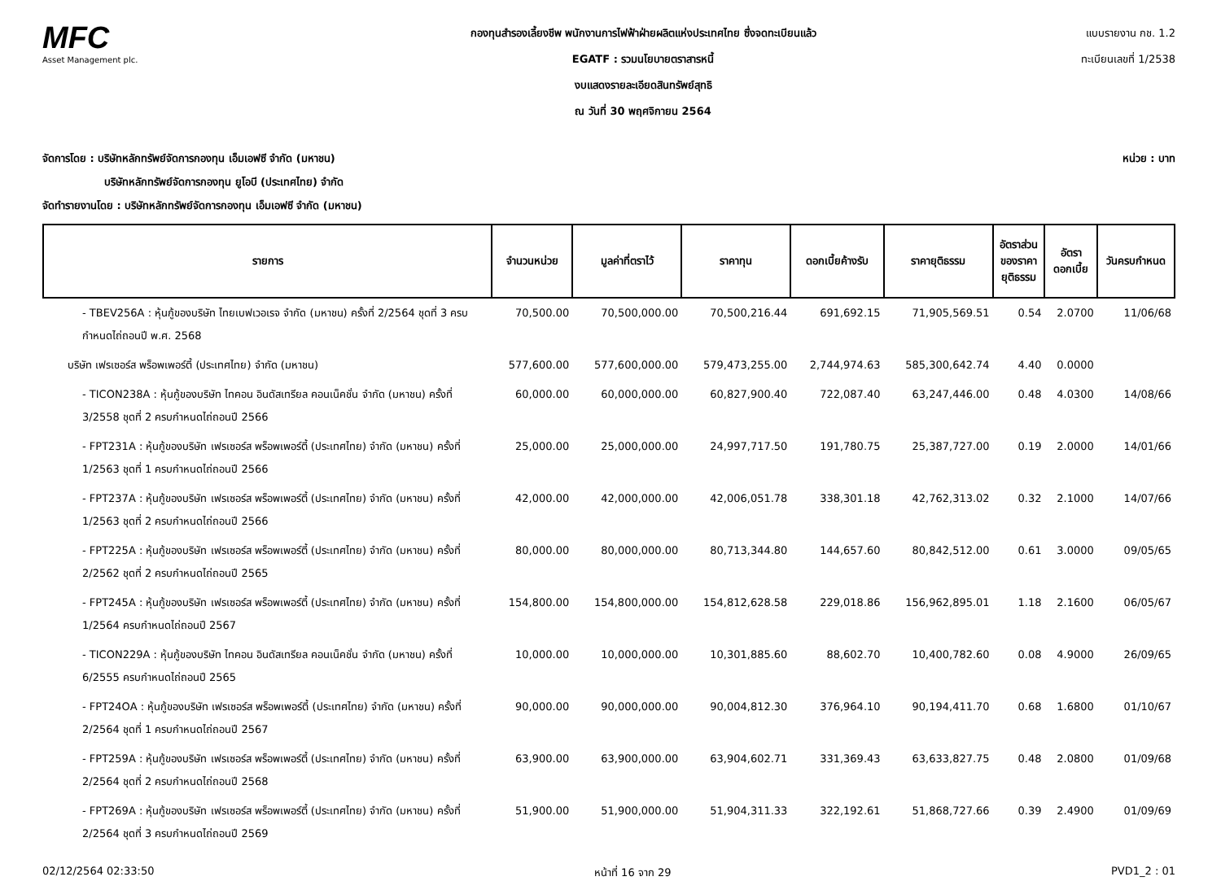MFC
Asset Management plc.
กองทุนสำรองเลี้ยงชีพ พนักงานการไฟฟ้าฝ่ายผลิตแห่งประเทศไทย ซึ่งจดทะเบียนแล้ว
EGATF : รวมนโยบายตราสารหนี้
งบแสดงรายละเอียดสินทรัพย์สุทธิ
ณ วันที่ 30 พฤศจิกายน 2564
แบบรายงาน กช. 1.2
ทะเบียนเลขที่ 1/2538
จัดการโดย : บริษัทหลักทรัพย์จัดการกองทุน เอ็มเอฟซี จำกัด (มหาชน) หน่วย : บาท
บริษัทหลักทรัพย์จัดการกองทุน ยูโอบี (ประเทศไทย) จำกัด
จัดทำรายงานโดย : บริษัทหลักทรัพย์จัดการกองทุน เอ็มเอฟซี จำกัด (มหาชน)
| รายการ | จำนวนหน่วย | มูลค่าที่ตราไว้ | ราคาทุน | ดอกเบี้ยค้างรับ | ราคายุติธรรม | อัตราส่วน ของราคา ยุติธรรม | อัตรา ดอกเบี้ย | วันครบกำหนด |
| --- | --- | --- | --- | --- | --- | --- | --- | --- |
| - TBEV256A : หุ้นกู้ของบริษัท ไทยเบฟเวอเรจ จำกัด (มหาชน) ครั้งที่ 2/2564 ชุดที่ 3 ครบกำหนดไถ่ถอนปี พ.ศ. 2568 | 70,500.00 | 70,500,000.00 | 70,500,216.44 | 691,692.15 | 71,905,569.51 | 0.54 | 2.0700 | 11/06/68 |
| บริษัท เฟรเซอร์ส พร็อพเพอร์ตี้ (ประเทศไทย) จำกัด (มหาชน) | 577,600.00 | 577,600,000.00 | 579,473,255.00 | 2,744,974.63 | 585,300,642.74 | 4.40 | 0.0000 | |
| - TICON238A : หุ้นกู้ของบริษัท ไทคอน อินดัสเทรียล คอนเน็คชั่น จำกัด (มหาชน) ครั้งที่ 3/2558 ชุดที่ 2 ครบกำหนดไถ่ถอนปี 2566 | 60,000.00 | 60,000,000.00 | 60,827,900.40 | 722,087.40 | 63,247,446.00 | 0.48 | 4.0300 | 14/08/66 |
| - FPT231A : หุ้นกู้ของบริษัท เฟรเซอร์ส พร็อพเพอร์ตี้ (ประเทศไทย) จำกัด (มหาชน) ครั้งที่ 1/2563 ชุดที่ 1 ครบกำหนดไถ่ถอนปี 2566 | 25,000.00 | 25,000,000.00 | 24,997,717.50 | 191,780.75 | 25,387,727.00 | 0.19 | 2.0000 | 14/01/66 |
| - FPT237A : หุ้นกู้ของบริษัท เฟรเซอร์ส พร็อพเพอร์ตี้ (ประเทศไทย) จำกัด (มหาชน) ครั้งที่ 1/2563 ชุดที่ 2 ครบกำหนดไถ่ถอนปี 2566 | 42,000.00 | 42,000,000.00 | 42,006,051.78 | 338,301.18 | 42,762,313.02 | 0.32 | 2.1000 | 14/07/66 |
| - FPT225A : หุ้นกู้ของบริษัท เฟรเซอร์ส พร็อพเพอร์ตี้ (ประเทศไทย) จำกัด (มหาชน) ครั้งที่ 2/2562 ชุดที่ 2 ครบกำหนดไถ่ถอนปี 2565 | 80,000.00 | 80,000,000.00 | 80,713,344.80 | 144,657.60 | 80,842,512.00 | 0.61 | 3.0000 | 09/05/65 |
| - FPT245A : หุ้นกู้ของบริษัท เฟรเซอร์ส พร็อพเพอร์ตี้ (ประเทศไทย) จำกัด (มหาชน) ครั้งที่ 1/2564 ครบกำหนดไถ่ถอนปี 2567 | 154,800.00 | 154,800,000.00 | 154,812,628.58 | 229,018.86 | 156,962,895.01 | 1.18 | 2.1600 | 06/05/67 |
| - TICON229A : หุ้นกู้ของบริษัท ไทคอน อินดัสเทรียล คอนเน็คชั่น จำกัด (มหาชน) ครั้งที่ 6/2555 ครบกำหนดไถ่ถอนปี 2565 | 10,000.00 | 10,000,000.00 | 10,301,885.60 | 88,602.70 | 10,400,782.60 | 0.08 | 4.9000 | 26/09/65 |
| - FPT24OA : หุ้นกู้ของบริษัท เฟรเซอร์ส พร็อพเพอร์ตี้ (ประเทศไทย) จำกัด (มหาชน) ครั้งที่ 2/2564 ชุดที่ 1 ครบกำหนดไถ่ถอนปี 2567 | 90,000.00 | 90,000,000.00 | 90,004,812.30 | 376,964.10 | 90,194,411.70 | 0.68 | 1.6800 | 01/10/67 |
| - FPT259A : หุ้นกู้ของบริษัท เฟรเซอร์ส พร็อพเพอร์ตี้ (ประเทศไทย) จำกัด (มหาชน) ครั้งที่ 2/2564 ชุดที่ 2 ครบกำหนดไถ่ถอนปี 2568 | 63,900.00 | 63,900,000.00 | 63,904,602.71 | 331,369.43 | 63,633,827.75 | 0.48 | 2.0800 | 01/09/68 |
| - FPT269A : หุ้นกู้ของบริษัท เฟรเซอร์ส พร็อพเพอร์ตี้ (ประเทศไทย) จำกัด (มหาชน) ครั้งที่ 2/2564 ชุดที่ 3 ครบกำหนดไถ่ถอนปี 2569 | 51,900.00 | 51,900,000.00 | 51,904,311.33 | 322,192.61 | 51,868,727.66 | 0.39 | 2.4900 | 01/09/69 |
02/12/2564 02:33:50 หน้าที่ 16 จาก 29 PVD1_2 : 01